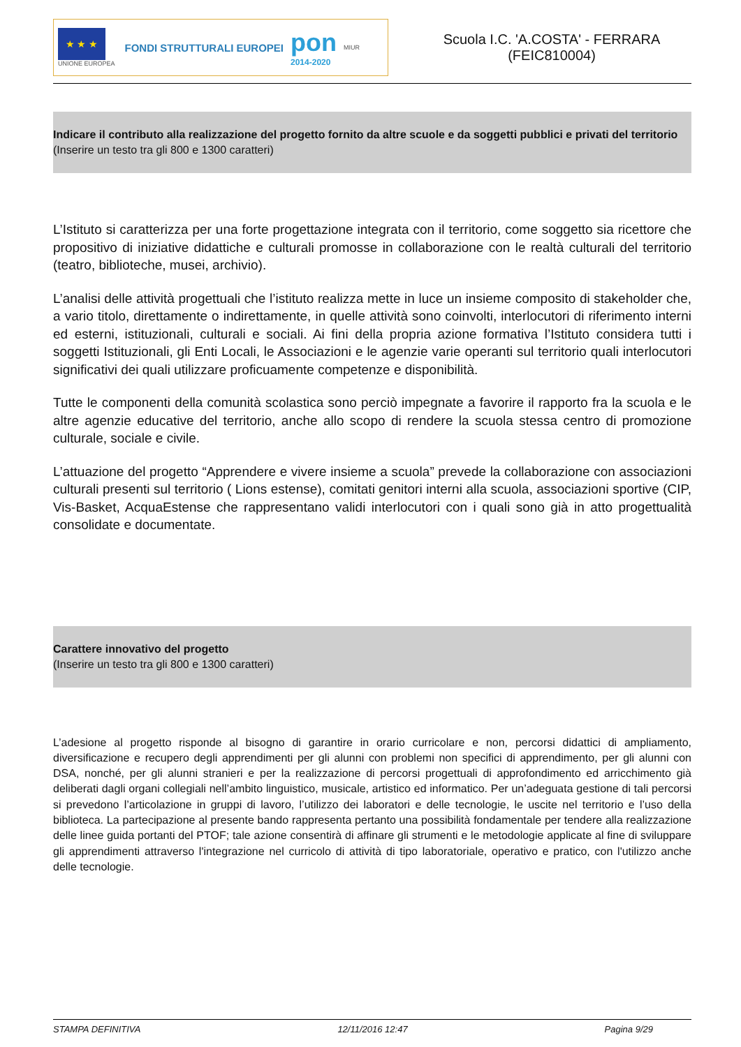★ ★ ★
UNIONE EUROPEA
FONDI STRUTTURALI EUROPEI
pon
2014-2020
MIUR
Scuola I.C. 'A.COSTA' - FERRARA
(FEIC810004)
Indicare il contributo alla realizzazione del progetto fornito da altre scuole e da soggetti pubblici e privati del territorio
(Inserire un testo tra gli 800 e 1300 caratteri)
L’Istituto si caratterizza per una forte progettazione integrata con il territorio, come soggetto sia ricettore che propositivo di iniziative didattiche e culturali promosse in collaborazione con le realtà culturali del territorio (teatro, biblioteche, musei, archivio).
L’analisi delle attività progettuali che l’istituto realizza mette in luce un insieme composito di stakeholder che, a vario titolo, direttamente o indirettamente, in quelle attività sono coinvolti, interlocutori di riferimento interni ed esterni, istituzionali, culturali e sociali. Ai fini della propria azione formativa l’Istituto considera tutti i soggetti Istituzionali, gli Enti Locali, le Associazioni e le agenzie varie operanti sul territorio quali interlocutori significativi dei quali utilizzare proficuamente competenze e disponibilità.
Tutte le componenti della comunità scolastica sono perciò impegnate a favorire il rapporto fra la scuola e le altre agenzie educative del territorio, anche allo scopo di rendere la scuola stessa centro di promozione culturale, sociale e civile.
L’attuazione del progetto “Apprendere e vivere insieme a scuola” prevede la collaborazione con associazioni culturali presenti sul territorio ( Lions estense), comitati genitori interni alla scuola, associazioni sportive (CIP, Vis-Basket, AcquaEstense che rappresentano validi interlocutori con i quali sono già in atto progettualità consolidate e documentate.
Carattere innovativo del progetto
(Inserire un testo tra gli 800 e 1300 caratteri)
L’adesione al progetto risponde al bisogno di garantire in orario curricolare e non, percorsi didattici di ampliamento, diversificazione e recupero degli apprendimenti per gli alunni con problemi non specifici di apprendimento, per gli alunni con DSA, nonché, per gli alunni stranieri e per la realizzazione di percorsi progettuali di approfondimento ed arricchimento già deliberati dagli organi collegiali nell’ambito linguistico, musicale, artistico ed informatico. Per un’adeguata gestione di tali percorsi si prevedono l’articolazione in gruppi di lavoro, l’utilizzo dei laboratori e delle tecnologie, le uscite nel territorio e l’uso della biblioteca. La partecipazione al presente bando rappresenta pertanto una possibilità fondamentale per tendere alla realizzazione delle linee guida portanti del PTOF; tale azione consentirà di affinare gli strumenti e le metodologie applicate al fine di sviluppare gli apprendimenti attraverso l'integrazione nel curricolo di attività di tipo laboratoriale, operativo e pratico, con l'utilizzo anche delle tecnologie.
STAMPA DEFINITIVA 12/11/2016 12:47 Pagina 9/29